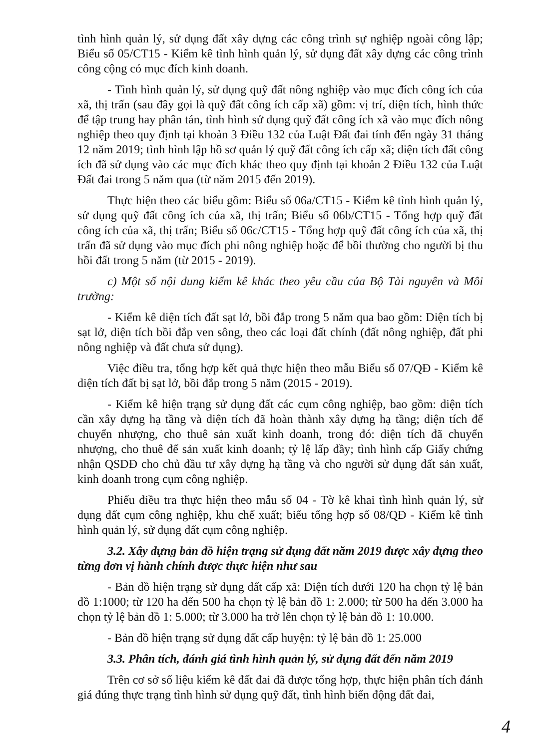tình hình quản lý, sử dụng đất xây dựng các công trình sự nghiệp ngoài công lập; Biểu số 05/CT15 - Kiểm kê tình hình quản lý, sử dụng đất xây dựng các công trình công cộng có mục đích kinh doanh.
- Tình hình quản lý, sử dụng quỹ đất nông nghiệp vào mục đích công ích của xã, thị trấn (sau đây gọi là quỹ đất công ích cấp xã) gồm: vị trí, diện tích, hình thức để tập trung hay phân tán, tình hình sử dụng quỹ đất công ích xã vào mục đích nông nghiệp theo quy định tại khoản 3 Điều 132 của Luật Đất đai tính đến ngày 31 tháng 12 năm 2019; tình hình lập hồ sơ quản lý quỹ đất công ích cấp xã; diện tích đất công ích đã sử dụng vào các mục đích khác theo quy định tại khoản 2 Điều 132 của Luật Đất đai trong 5 năm qua (từ năm 2015 đến 2019).
Thực hiện theo các biểu gồm: Biểu số 06a/CT15 - Kiểm kê tình hình quản lý, sử dụng quỹ đất công ích của xã, thị trấn; Biểu số 06b/CT15 - Tổng hợp quỹ đất công ích của xã, thị trấn; Biểu số 06c/CT15 - Tổng hợp quỹ đất công ích của xã, thị trấn đã sử dụng vào mục đích phi nông nghiệp hoặc để bồi thường cho người bị thu hồi đất trong 5 năm (từ 2015 - 2019).
c) Một số nội dung kiểm kê khác theo yêu cầu của Bộ Tài nguyên và Môi trường:
- Kiểm kê diện tích đất sạt lở, bồi đắp trong 5 năm qua bao gồm: Diện tích bị sạt lở, diện tích bồi đắp ven sông, theo các loại đất chính (đất nông nghiệp, đất phi nông nghiệp và đất chưa sử dụng).
Việc điều tra, tổng hợp kết quả thực hiện theo mẫu Biểu số 07/QĐ - Kiểm kê diện tích đất bị sạt lở, bồi đắp trong 5 năm (2015 - 2019).
- Kiểm kê hiện trạng sử dụng đất các cụm công nghiệp, bao gồm: diện tích cần xây dựng hạ tầng và diện tích đã hoàn thành xây dựng hạ tầng; diện tích để chuyển nhượng, cho thuê sản xuất kinh doanh, trong đó: diện tích đã chuyển nhượng, cho thuê để sản xuất kinh doanh; tỷ lệ lấp đầy; tình hình cấp Giấy chứng nhận QSDĐ cho chủ đầu tư xây dựng hạ tầng và cho người sử dụng đất sản xuất, kinh doanh trong cụm công nghiệp.
Phiếu điều tra thực hiện theo mẫu số 04 - Tờ kê khai tình hình quản lý, sử dụng đất cụm công nghiệp, khu chế xuất; biểu tổng hợp số 08/QĐ - Kiểm kê tình hình quản lý, sử dụng đất cụm công nghiệp.
3.2. Xây dựng bản đồ hiện trạng sử dụng đất năm 2019 được xây dựng theo từng đơn vị hành chính được thực hiện như sau
- Bản đồ hiện trạng sử dụng đất cấp xã: Diện tích dưới 120 ha chọn tỷ lệ bản đồ 1:1000; từ 120 ha đến 500 ha chọn tỷ lệ bản đồ 1: 2.000; từ 500 ha đến 3.000 ha chọn tỷ lệ bản đồ 1: 5.000; từ 3.000 ha trở lên chọn tỷ lệ bản đồ 1: 10.000.
- Bản đồ hiện trạng sử dụng đất cấp huyện: tỷ lệ bản đồ 1: 25.000
3.3. Phân tích, đánh giá tình hình quản lý, sử dụng đất đến năm 2019
Trên cơ sở số liệu kiểm kê đất đai đã được tổng hợp, thực hiện phân tích đánh giá đúng thực trạng tình hình sử dụng quỹ đất, tình hình biến động đất đai,
4